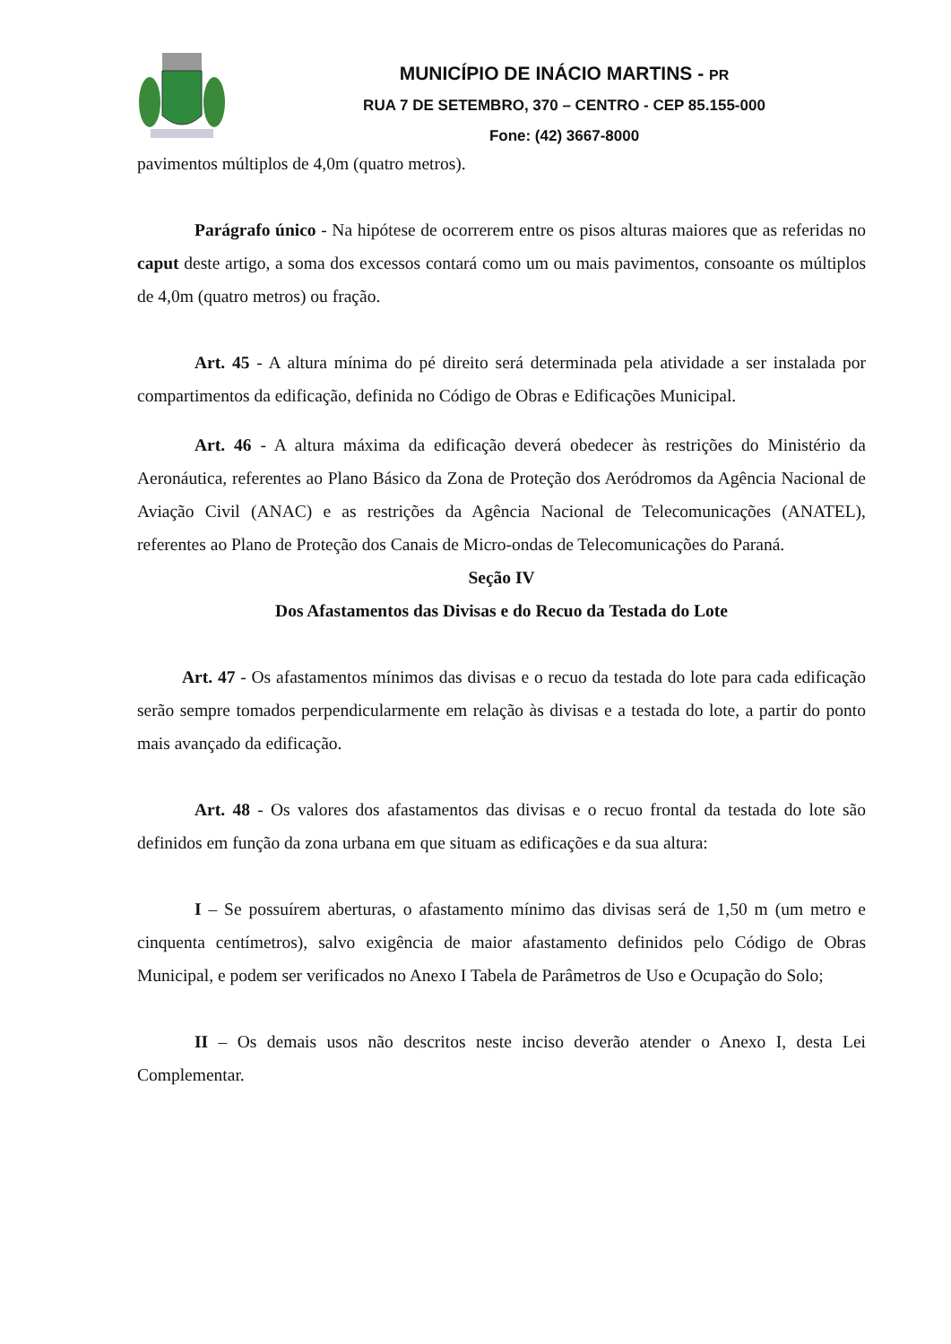MUNICÍPIO DE INÁCIO MARTINS - PR
RUA 7 DE SETEMBRO, 370 – CENTRO - CEP 85.155-000
Fone: (42) 3667-8000
pavimentos múltiplos de 4,0m (quatro metros).
Parágrafo único - Na hipótese de ocorrerem entre os pisos alturas maiores que as referidas no caput deste artigo, a soma dos excessos contará como um ou mais pavimentos, consoante os múltiplos de 4,0m (quatro metros) ou fração.
Art. 45 - A altura mínima do pé direito será determinada pela atividade a ser instalada por compartimentos da edificação, definida no Código de Obras e Edificações Municipal.
Art. 46 - A altura máxima da edificação deverá obedecer às restrições do Ministério da Aeronáutica, referentes ao Plano Básico da Zona de Proteção dos Aeródromos da Agência Nacional de Aviação Civil (ANAC) e as restrições da Agência Nacional de Telecomunicações (ANATEL), referentes ao Plano de Proteção dos Canais de Micro-ondas de Telecomunicações do Paraná.
Seção IV
Dos Afastamentos das Divisas e do Recuo da Testada do Lote
Art. 47 - Os afastamentos mínimos das divisas e o recuo da testada do lote para cada edificação serão sempre tomados perpendicularmente em relação às divisas e a testada do lote, a partir do ponto mais avançado da edificação.
Art. 48 - Os valores dos afastamentos das divisas e o recuo frontal da testada do lote são definidos em função da zona urbana em que situam as edificações e da sua altura:
I – Se possuírem aberturas, o afastamento mínimo das divisas será de 1,50 m (um metro e cinquenta centímetros), salvo exigência de maior afastamento definidos pelo Código de Obras Municipal, e podem ser verificados no Anexo I Tabela de Parâmetros de Uso e Ocupação do Solo;
II – Os demais usos não descritos neste inciso deverão atender o Anexo I, desta Lei Complementar.